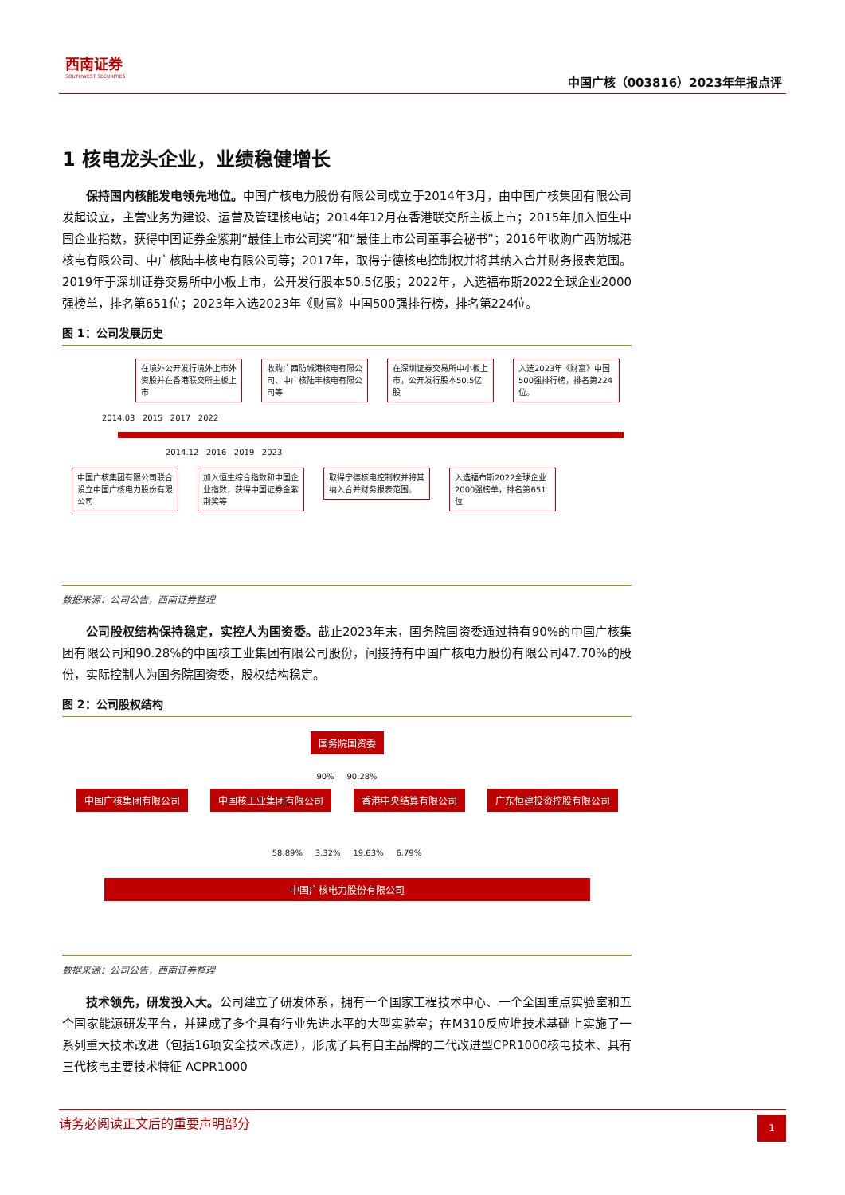西南证券
SOUTHWEST SECURITIES
中国广核（003816）2023年年报点评
1 核电龙头企业，业绩稳健增长
保持国内核能发电领先地位。中国广核电力股份有限公司成立于2014年3月，由中国广核集团有限公司发起设立，主营业务为建设、运营及管理核电站；2014年12月在香港联交所主板上市；2015年加入恒生中国企业指数，获得中国证券金紫荆“最佳上市公司奖”和“最佳上市公司董事会秘书”；2016年收购广西防城港核电有限公司、中广核陆丰核电有限公司等；2017年，取得宁德核电控制权并将其纳入合并财务报表范围。2019年于深圳证券交易所中小板上市，公开发行股本50.5亿股；2022年，入选福布斯2022全球企业2000强榜单，排名第651位；2023年入选2023年《财富》中国500强排行榜，排名第224位。
图 1：公司发展历史
在境外公开发行境外上市外资股并在香港联交所主板上市 收购广西防城港核电有限公司、中广核陆丰核电有限公司等 在深圳证券交易所中小板上市，公开发行股本50.5亿股 入选2023年《财富》中国500强排行榜，排名第224位。
2014.03 2015 2017 2022
2014.12 2016 2019 2023
中国广核集团有限公司联合设立中国广核电力股份有限公司 加入恒生综合指数和中国企业指数，获得中国证券金紫荆奖等 取得宁德核电控制权并将其纳入合并财务报表范围。 入选福布斯2022全球企业2000强榜单，排名第651位
数据来源：公司公告，西南证券整理
公司股权结构保持稳定，实控人为国资委。截止2023年末，国务院国资委通过持有90%的中国广核集团有限公司和90.28%的中国核工业集团有限公司股份，间接持有中国广核电力股份有限公司47.70%的股份，实际控制人为国务院国资委，股权结构稳定。
图 2：公司股权结构
国务院国资委
90% 90.28%
中国广核集团有限公司 中国核工业集团有限公司 香港中央结算有限公司 广东恒建投资控股有限公司
58.89% 3.32% 19.63% 6.79%
中国广核电力股份有限公司
数据来源：公司公告，西南证券整理
技术领先，研发投入大。公司建立了研发体系，拥有一个国家工程技术中心、一个全国重点实验室和五个国家能源研发平台，并建成了多个具有行业先进水平的大型实验室；在M310反应堆技术基础上实施了一系列重大技术改进（包括16项安全技术改进），形成了具有自主品牌的二代改进型CPR1000核电技术、具有三代核电主要技术特征 ACPR1000
请务必阅读正文后的重要声明部分 1